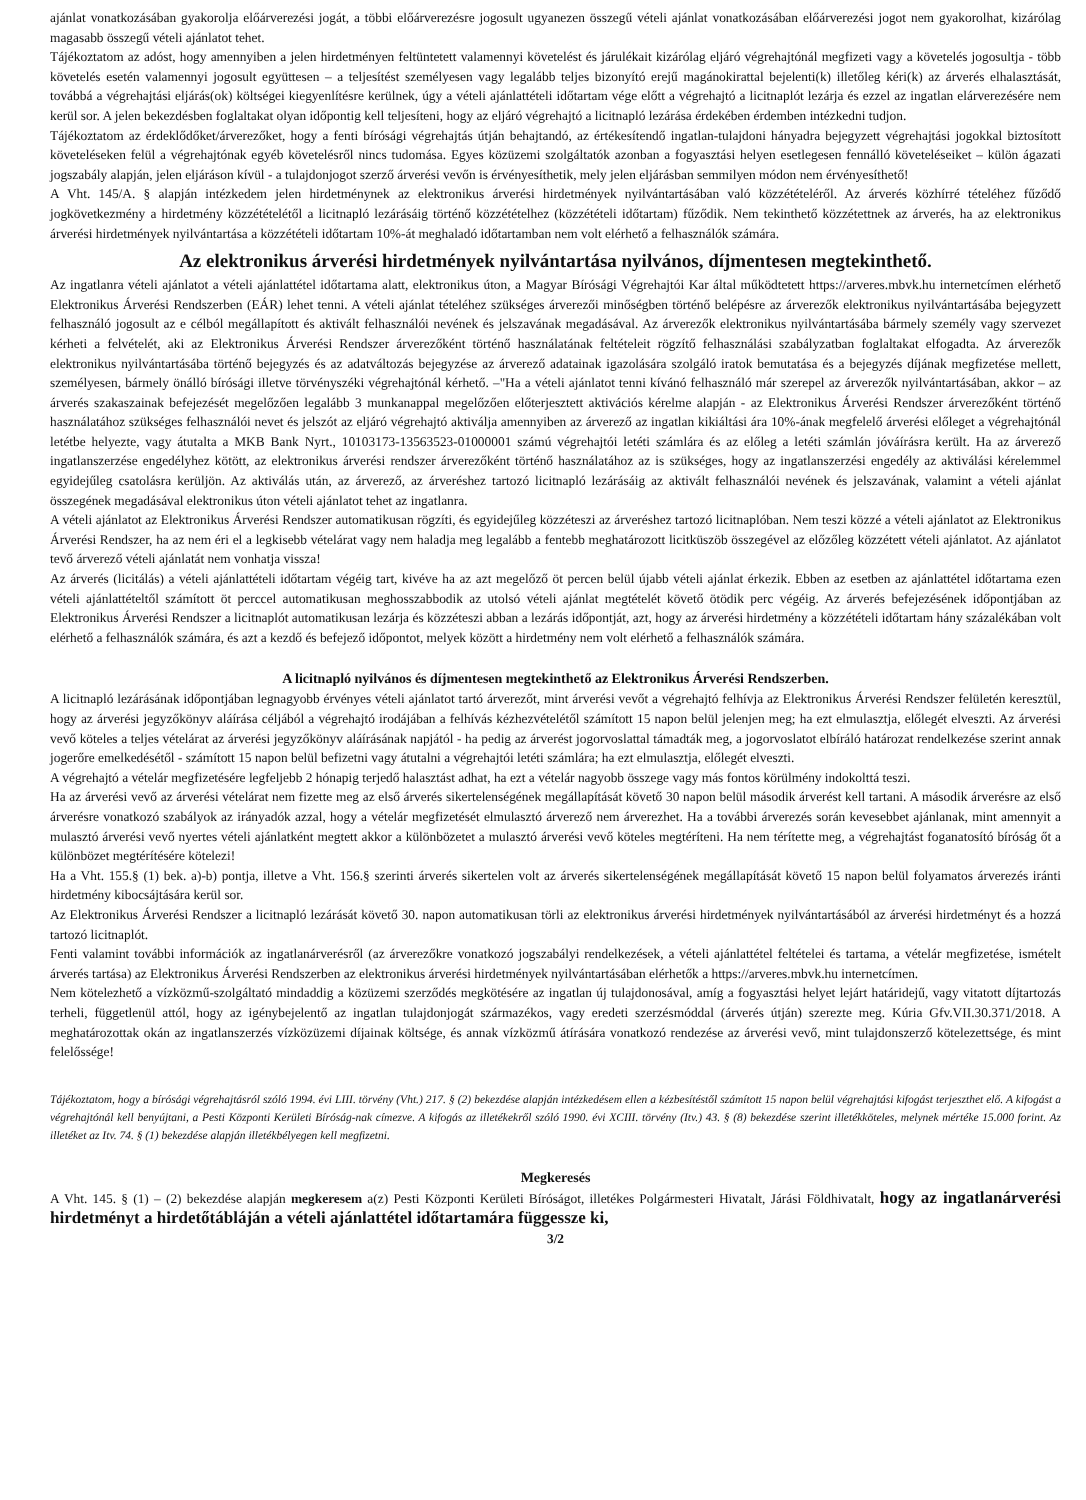ajánlat vonatkozásában gyakorolja előárverezési jogát, a többi előárverezésre jogosult ugyanezen összegű vételi ajánlat vonatkozásában előárverezési jogot nem gyakorolhat, kizárólag magasabb összegű vételi ajánlatot tehet.
Tájékoztatom az adóst, hogy amennyiben a jelen hirdetményen feltüntetett valamennyi követelést és járulékait kizárólag eljáró végrehajtónál megfizeti vagy a követelés jogosultja - több követelés esetén valamennyi jogosult együttesen – a teljesítést személyesen vagy legalább teljes bizonyító erejű magánokirattal bejelenti(k) illetőleg kéri(k) az árverés elhalasztását, továbbá a végrehajtási eljárás(ok) költségei kiegyenlítésre kerülnek, úgy a vételi ajánlattételi időtartam vége előtt a végrehajtó a licitnaplót lezárja és ezzel az ingatlan elárverezésére nem kerül sor. A jelen bekezdésben foglaltakat olyan időpontig kell teljesíteni, hogy az eljáró végrehajtó a licitnapló lezárása érdekében érdemben intézkedni tudjon.
Tájékoztatom az érdeklődőket/árverezőket, hogy a fenti bírósági végrehajtás útján behajtandó, az értékesítendő ingatlan-tulajdoni hányadra bejegyzett végrehajtási jogokkal biztosított követeléseken felül a végrehajtónak egyéb követelésről nincs tudomása. Egyes közüzemi szolgáltatók azonban a fogyasztási helyen esetlegesen fennálló követeléseiket – külön ágazati jogszabály alapján, jelen eljáráson kívül - a tulajdonjogot szerző árverési vevőn is érvényesíthetik, mely jelen eljárásban semmilyen módon nem érvényesíthető!
A Vht. 145/A. § alapján intézkedem jelen hirdetménynek az elektronikus árverési hirdetmények nyilvántartásában való közzétételéről. Az árverés közhírré tételéhez fűződő jogkövetkezmény a hirdetmény közzétételétől a licitnapló lezárásáig történő közzétételhez (közzétételi időtartam) fűződik. Nem tekinthető közzétettnek az árverés, ha az elektronikus árverési hirdetmények nyilvántartása a közzétételi időtartam 10%-át meghaladó időtartamban nem volt elérhető a felhasználók számára.
Az elektronikus árverési hirdetmények nyilvántartása nyilvános, díjmentesen megtekinthető.
Az ingatlanra vételi ajánlatot a vételi ajánlattétel időtartama alatt, elektronikus úton, a Magyar Bírósági Végrehajtói Kar által működtetett https://arveres.mbvk.hu internetcímen elérhető Elektronikus Árverési Rendszerben (EÁR) lehet tenni. A vételi ajánlat tételéhez szükséges árverezői minőségben történő belépésre az árverezők elektronikus nyilvántartásába bejegyzett felhasználó jogosult az e célból megállapított és aktivált felhasználói nevének és jelszavának megadásával. Az árverezők elektronikus nyilvántartásába bármely személy vagy szervezet kérheti a felvételét, aki az Elektronikus Árverési Rendszer árverezőként történő használatának feltételeit rögzítő felhasználási szabályzatban foglaltakat elfogadta. Az árverezők elektronikus nyilvántartásába történő bejegyzés és az adatváltozás bejegyzése az árverező adatainak igazolására szolgáló iratok bemutatása és a bejegyzés díjának megfizetése mellett, személyesen, bármely önálló bírósági illetve törvényszéki végrehajtónál kérhető. –"Ha a vételi ajánlatot tenni kívánó felhasználó már szerepel az árverezők nyilvántartásában, akkor – az árverés szakaszainak befejezését megelőzően legalább 3 munkanappal megelőzően előterjesztett aktivációs kérelme alapján - az Elektronikus Árverési Rendszer árverezőként történő használatához szükséges felhasználói nevet és jelszót az eljáró végrehajtó aktiválja amennyiben az árverező az ingatlan kikiáltási ára 10%-ának megfelelő árverési előleget a végrehajtónál letétbe helyezte, vagy átutalta a MKB Bank Nyrt., 10103173-13563523-01000001 számú végrehajtói letéti számlára és az előleg a letéti számlán jóváírásra került. Ha az árverező ingatlanszerzése engedélyhez kötött, az elektronikus árverési rendszer árverezőként történő használatához az is szükséges, hogy az ingatlanszerzési engedély az aktiválási kérelemmel egyidejűleg csatolásra kerüljön. Az aktiválás után, az árverező, az árveréshez tartozó licitnapló lezárásáig az aktivált felhasználói nevének és jelszavának, valamint a vételi ajánlat összegének megadásával elektronikus úton vételi ajánlatot tehet az ingatlanra.
A vételi ajánlatot az Elektronikus Árverési Rendszer automatikusan rögzíti, és egyidejűleg közzéteszi az árveréshez tartozó licitnaplóban. Nem teszi közzé a vételi ajánlatot az Elektronikus Árverési Rendszer, ha az nem éri el a legkisebb vételárat vagy nem haladja meg legalább a fentebb meghatározott licitküszöb összegével az előzőleg közzétett vételi ajánlatot. Az ajánlatot tevő árverező vételi ajánlatát nem vonhatja vissza!
Az árverés (licitálás) a vételi ajánlattételi időtartam végéig tart, kivéve ha az azt megelőző öt percen belül újabb vételi ajánlat érkezik. Ebben az esetben az ajánlattétel időtartama ezen vételi ajánlattételtől számított öt perccel automatikusan meghosszabbodik az utolsó vételi ajánlat megtételét követő ötödik perc végéig. Az árverés befejezésének időpontjában az Elektronikus Árverési Rendszer a licitnaplót automatikusan lezárja és közzéteszi abban a lezárás időpontját, azt, hogy az árverési hirdetmény a közzétételi időtartam hány százalékában volt elérhető a felhasználók számára, és azt a kezdő és befejező időpontot, melyek között a hirdetmény nem volt elérhető a felhasználók számára.
A licitnapló nyilvános és díjmentesen megtekinthető az Elektronikus Árverési Rendszerben.
A licitnapló lezárásának időpontjában legnagyobb érvényes vételi ajánlatot tartó árverezőt, mint árverési vevőt a végrehajtó felhívja az Elektronikus Árverési Rendszer felületén keresztül, hogy az árverési jegyzőkönyv aláírása céljából a végrehajtó irodájában a felhívás kézhezvételétől számított 15 napon belül jelenjen meg; ha ezt elmulasztja, előlegét elveszti. Az árverési vevő köteles a teljes vételárat az árverési jegyzőkönyv aláírásának napjától - ha pedig az árverést jogorvoslattal támadták meg, a jogorvoslatot elbíráló határozat rendelkezése szerint annak jogerőre emelkedésétől - számított 15 napon belül befizetni vagy átutalni a végrehajtói letéti számlára; ha ezt elmulasztja, előlegét elveszti.
A végrehajtó a vételár megfizetésére legfeljebb 2 hónapig terjedő halasztást adhat, ha ezt a vételár nagyobb összege vagy más fontos körülmény indokolttá teszi.
Ha az árverési vevő az árverési vételárat nem fizette meg az első árverés sikertelenségének megállapítását követő 30 napon belül második árverést kell tartani. A második árverésre az első árverésre vonatkozó szabályok az irányadók azzal, hogy a vételár megfizetését elmulasztó árverező nem árverezhet. Ha a további árverezés során kevesebbet ajánlanak, mint amennyit a mulasztó árverési vevő nyertes vételi ajánlatként megtett akkor a különbözetet a mulasztó árverési vevő köteles megtéríteni. Ha nem térítette meg, a végrehajtást foganatosító bíróság őt a különbözet megtérítésére kötelezi!
Ha a Vht. 155.§ (1) bek. a)-b) pontja, illetve a Vht. 156.§ szerinti árverés sikertelen volt az árverés sikertelenségének megállapítását követő 15 napon belül folyamatos árverezés iránti hirdetmény kibocsájtására kerül sor.
Az Elektronikus Árverési Rendszer a licitnapló lezárását követő 30. napon automatikusan törli az elektronikus árverési hirdetmények nyilvántartásából az árverési hirdetményt és a hozzá tartozó licitnaplót.
Fenti valamint további információk az ingatlanárverésről (az árverezőkre vonatkozó jogszabályi rendelkezések, a vételi ajánlattétel feltételei és tartama, a vételár megfizetése, ismételt árverés tartása) az Elektronikus Árverési Rendszerben az elektronikus árverési hirdetmények nyilvántartásában elérhetők a https://arveres.mbvk.hu internetcímen.
Nem kötelezhető a vízközmű-szolgáltató mindaddig a közüzemi szerződés megkötésére az ingatlan új tulajdonosával, amíg a fogyasztási helyet lejárt határidejű, vagy vitatott díjtartozás terheli, függetlenül attól, hogy az igénybejelentő az ingatlan tulajdonjogát származékos, vagy eredeti szerzésmóddal (árverés útján) szerezte meg. Kúria Gfv.VII.30.371/2018. A meghatározottak okán az ingatlanszerzés vízközüzemi díjainak költsége, és annak vízközmű átírására vonatkozó rendezése az árverési vevő, mint tulajdonszerző kötelezettsége, és mint felelőssége!
Tájékoztatom, hogy a bírósági végrehajtásról szóló 1994. évi LIII. törvény (Vht.) 217. § (2) bekezdése alapján intézkedésem ellen a kézbesítéstől számított 15 napon belül végrehajtási kifogást terjeszthet elő. A kifogást a végrehajtónál kell benyújtani, a Pesti Központi Kerületi Bíróság-nak címezve. A kifogás az illetékekről szóló 1990. évi XCIII. törvény (Itv.) 43. § (8) bekezdése szerint illetékköteles, melynek mértéke 15.000 forint. Az illetéket az Itv. 74. § (1) bekezdése alapján illetékbélyegen kell megfizetni.
Megkeresés
A Vht. 145. § (1) – (2) bekezdése alapján megkeresem a(z) Pesti Központi Kerületi Bíróságot, illetékes Polgármesteri Hivatalt, Járási Földhivatalt, hogy az ingatlanárverési hirdetményt a hirdetőtábláján a vételi ajánlattétel időtartamára függessze ki,
3/2